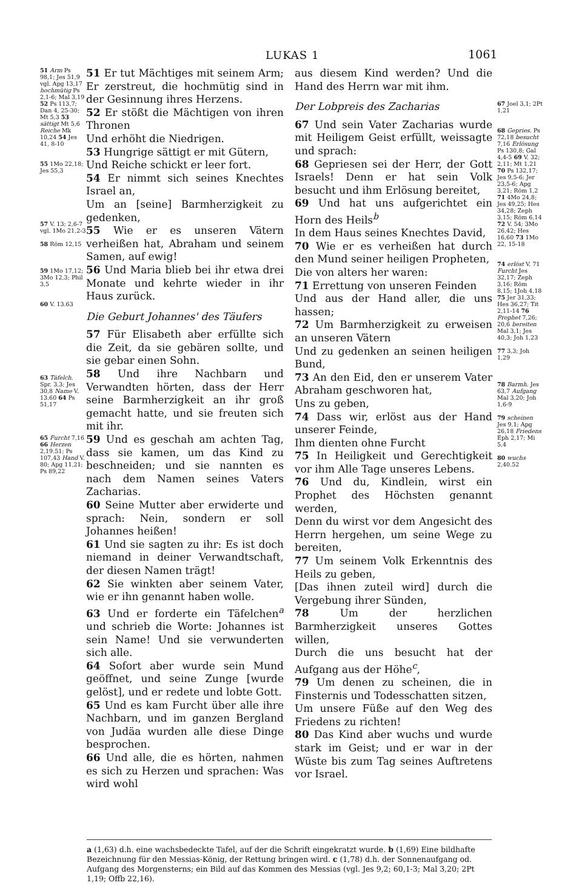LUKAS 1 1061
51 Arm Ps 98,1; Jes 51,9 vgl. Apg 13,17 hochmütig Ps 2,1-6; Mal 3,19 52 Ps 113,7; Dan 4, 25-30; Mt 5,3 53 sättigt Mt 5,6 Reiche Mk 10,24 54 Jes 41, 8-10
55 1Mo 22,18; Jes 55,3
57 V. 13; 2,6-7 vgl. 1Mo 21,2-3
58 Röm 12,15
59 1Mo 17,12; 3Mo 12,3; Phil 3,5
60 V. 13.63
63 Täfelch. Spr. 3,3; Jes 30,8 Name V. 13.60 64 Ps 51,17
65 Furcht 7,16 66 Herzen 2,19.51; Ps 107,43 Hand V. 80; Apg 11,21; Ps 89,22
51 Er tut Mächtiges mit seinem Arm; Er zerstreut, die hochmütig sind in der Gesinnung ihres Herzens.
52 Er stößt die Mächtigen von ihren Thronen
Und erhöht die Niedrigen.
53 Hungrige sättigt er mit Gütern,
Und Reiche schickt er leer fort.
54 Er nimmt sich seines Knechtes Israel an,
Um an [seine] Barmherzigkeit zu gedenken,
55 Wie er es unseren Vätern verheißen hat, Abraham und seinem Samen, auf ewig!
56 Und Maria blieb bei ihr etwa drei Monate und kehrte wieder in ihr Haus zurück.
Die Geburt Johannes' des Täufers
57 Für Elisabeth aber erfüllte sich die Zeit, da sie gebären sollte, und sie gebar einen Sohn.
58 Und ihre Nachbarn und Verwandten hörten, dass der Herr seine Barmherzigkeit an ihr groß gemacht hatte, und sie freuten sich mit ihr.
59 Und es geschah am achten Tag, dass sie kamen, um das Kind zu beschneiden; und sie nannten es nach dem Namen seines Vaters Zacharias.
60 Seine Mutter aber erwiderte und sprach: Nein, sondern er soll Johannes heißen!
61 Und sie sagten zu ihr: Es ist doch niemand in deiner Verwandtschaft, der diesen Namen trägt!
62 Sie winkten aber seinem Vater, wie er ihn genannt haben wolle.
63 Und er forderte ein Täfelchen<sup>a</sup> und schrieb die Worte: Johannes ist sein Name! Und sie verwunderten sich alle.
64 Sofort aber wurde sein Mund geöffnet, und seine Zunge [wurde gelöst], und er redete und lobte Gott.
65 Und es kam Furcht über alle ihre Nachbarn, und im ganzen Bergland von Judäa wurden alle diese Dinge besprochen.
66 Und alle, die es hörten, nahmen es sich zu Herzen und sprachen: Was wird wohl
aus diesem Kind werden? Und die Hand des Herrn war mit ihm.
Der Lobpreis des Zacharias
67 Und sein Vater Zacharias wurde mit Heiligem Geist erfüllt, weissagte und sprach:
68 Gepriesen sei der Herr, der Gott Israels! Denn er hat sein Volk besucht und ihm Erlösung bereitet,
69 Und hat uns aufgerichtet ein Horn des Heils<sup>b</sup>
In dem Haus seines Knechtes David,
70 Wie er es verheißen hat durch den Mund seiner heiligen Propheten,
Die von alters her waren:
71 Errettung von unseren Feinden
Und aus der Hand aller, die uns hassen;
72 Um Barmherzigkeit zu erweisen an unseren Vätern
Und zu gedenken an seinen heiligen Bund,
73 An den Eid, den er unserem Vater Abraham geschworen hat,
Uns zu geben,
74 Dass wir, erlöst aus der Hand unserer Feinde,
Ihm dienten ohne Furcht
75 In Heiligkeit und Gerechtigkeit vor ihm Alle Tage unseres Lebens.
76 Und du, Kindlein, wirst ein Prophet des Höchsten genannt werden,
Denn du wirst vor dem Angesicht des Herrn hergehen, um seine Wege zu bereiten,
77 Um seinem Volk Erkenntnis des Heils zu geben,
[Das ihnen zuteil wird] durch die Vergebung ihrer Sünden,
78 Um der herzlichen Barmherzigkeit unseres Gottes willen,
Durch die uns besucht hat der Aufgang aus der Höhe<sup>c</sup>,
79 Um denen zu scheinen, die in Finsternis und Todesschatten sitzen,
Um unsere Füße auf den Weg des Friedens zu richten!
80 Das Kind aber wuchs und wurde stark im Geist; und er war in der Wüste bis zum Tag seines Auftretens vor Israel.
67 Joel 3,1; 2Pt 1,21
68 Gepries. Ps 72,18 besucht 7,16 Erlösung Ps 130,8; Gal 4,4-5 69 V. 32; 2,11; Mt 1,21 70 Ps 132,17; Jes 9,5-6; Jer 23,5-6; Apg 3,21; Röm 1,2 71 4Mo 24,8; Jes 49,25; Hes 34,28; Zeph 3,15; Röm 6,14 72 V. 54; 3Mo 26,42; Hes 16,60 73 1Mo 22, 15-18
74 erlöst V. 71 Furcht Jes 32,17; Zeph 3,16; Röm 8,15; 1Joh 4,18 75 Jer 31,33; Hes 36,27; Tit 2,11-14 76 Prophet 7,26; 20,6 bereiten Mal 3,1; Jes 40,3; Joh 1,23
77 3,3; Joh 1,29
78 Barmh. Jes 63,7 Aufgang Mal 3,20; Joh 1,6-9
79 scheinen Jes 9,1; Apg 26,18 Friedens Eph 2,17; Mi 5,4
80 wuchs 2,40.52
a (1,63) d.h. eine wachsbedeckte Tafel, auf der die Schrift eingekratzt wurde. b (1,69) Eine bildhafte Bezeichnung für den Messias-König, der Rettung bringen wird. c (1,78) d.h. der Sonnenaufgang od. Aufgang des Morgensterns; ein Bild auf das Kommen des Messias (vgl. Jes 9,2; 60,1-3; Mal 3,20; 2Pt 1,19; Offb 22,16).